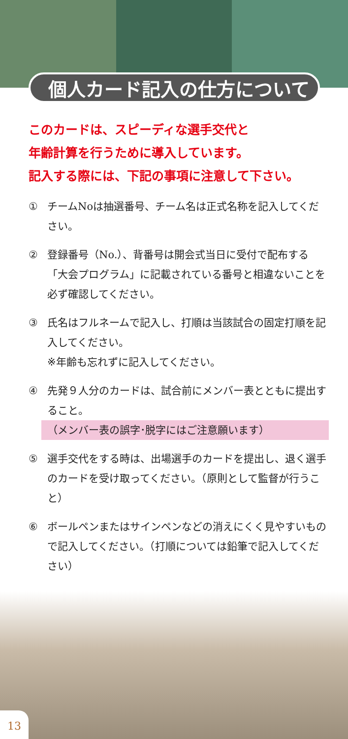個人カード記入の仕方について
このカードは、スピーディな選手交代と
年齢計算を行うために導入しています。
記入する際には、下記の事項に注意して下さい。
① チームNoは抽選番号、チーム名は正式名称を記入してください。
② 登録番号（No.）、背番号は開会式当日に受付で配布する「大会プログラム」に記載されている番号と相違ないことを必ず確認してください。
③ 氏名はフルネームで記入し、打順は当該試合の固定打順を記入してください。
※年齢も忘れずに記入してください。
④ 先発９人分のカードは、試合前にメンバー表とともに提出すること。
（メンバー表の誤字･脱字にはご注意願います）
⑤ 選手交代をする時は、出場選手のカードを提出し、退く選手のカードを受け取ってください。（原則として監督が行うこと）
⑥ ボールペンまたはサインペンなどの消えにくく見やすいもので記入してください。（打順については鉛筆で記入してください）
13